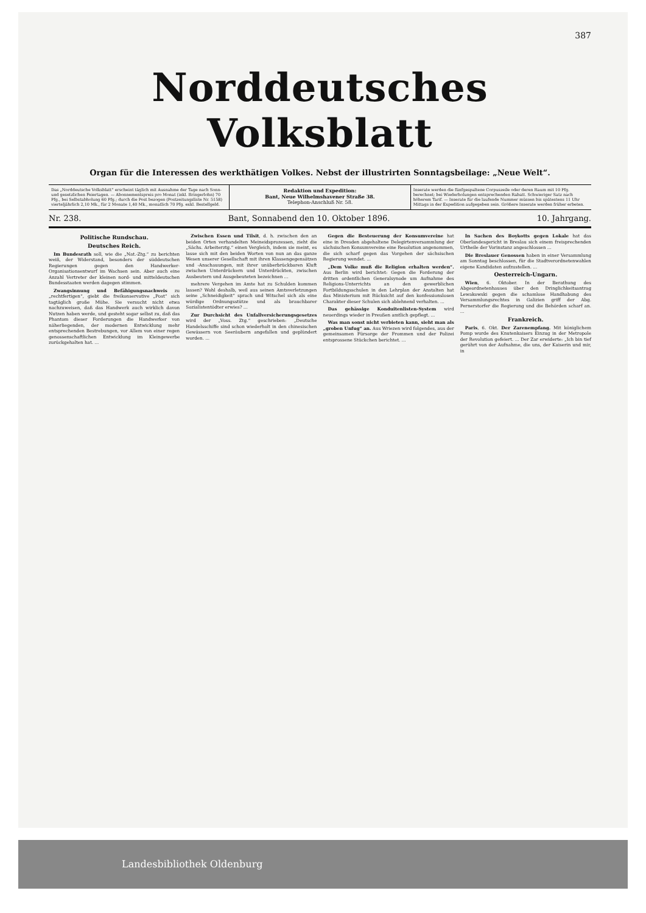387
Norddeutsches Volksblatt
Organ für die Interessen des werkthätigen Volkes. Nebst der illustrirten Sonntagsbeilage: „Neue Welt“.
Das „Norddeutsche Volksblatt“ erscheint täglich mit Ausnahme der Tage nach Sonn- und gesetzlichen Feiertagen. — Abonnementspreis pro Monat (inkl. Bringerlohn) 70 Pfg., bei Selbstabholung 60 Pfg.; durch die Post bezogen (Postzeitungsliste Nr. 5158) vierteljährlich 2,10 Mk., für 2 Monate 1,40 Mk., monatlich 70 Pfg. exkl. Bestellgeld.
Redaktion und Expedition:
Bant, Neue Wilhelmshavener Straße 38.
Telephon-Anschluß Nr. 58.
Inserate werden die fünfgespaltene Corpuszeile oder deren Raum mit 10 Pfg. berechnet; bei Wiederholungen entsprechenden Rabatt. Schwieriger Satz nach höherem Tarif. — Inserate für die laufende Nummer müssen bis spätestens 11 Uhr Mittags in der Expedition aufgegeben sein. Größere Inserate werden früher erbeten.
Nr. 238. Bant, Sonnabend den 10. Oktober 1896. 10. Jahrgang.
Politische Rundschau.
Deutsches Reich.
Im Bundesrath soll, wie die „Nat.-Ztg.“ zu berichten weiß, der Widerstand, besonders der süddeutschen Regierungen gegen den Handwerker-Organisationsentwurf im Wachsen sein. Aber auch eine Anzahl Vertreter der kleinen nord- und mitteldeutschen Bundesstaaten werden dagegen stimmen.
Zwangsinnung und Befähigungsnachweis zu „rechtfertigen“, giebt die freikonservative „Post“ sich tagtäglich große Mühe. Sie versucht nicht etwa nachzuweisen, daß das Handwerk auch wirklich davon Nutzen haben werde, und gesteht sogar selbst zu, daß das Phantom dieser Forderungen die Handwerker von näherliegenden, der modernen Entwicklung mehr entsprechenden Bestrebungen, vor Allem von einer regen genossenschaftlichen Entwicklung im Kleingewerbe zurückgehalten hat. ...
Zwischen Essen und Tilsit, d. h. zwischen den an beiden Orten verhandelten Meineidsprozessen, zieht die „Sächs. Arbeiterztg.“ einen Vergleich, indem sie meint, es lasse sich mit den beiden Worten von nun an das ganze Wesen unserer Gesellschaft mit ihren Klassengegensätzen und -Anschauungen, mit ihrer unüberbrückbaren Kluft zwischen Unterdrückern und Unterdrückten, zwischen Ausbeutern und Ausgebeuteten bezeichnen ...
mehrere Vergehen im Amte hat zu Schulden kommen lassen? Wohl deshalb, weil aus seinen Amtsverletzungen seine „Schneidigkeit“ sprach und Witschel sich als eine würdige Ordnungsstütze und als brauchbarer Sozialistentödter erwies? ...
Zur Durchsicht des Unfallversicherungsgesetzes wird der „Voss. Ztg.“ geschrieben: „Deutsche Handelsschiffe sind schon wiederholt in den chinesischen Gewässern von Seeräubern angefallen und geplündert worden. ...
Gegen die Besteuerung der Konsumvereine hat eine in Dresden abgehaltene Delegirtenversammlung der sächsischen Konsumvereine eine Resolution angenommen, die sich scharf gegen das Vorgehen der sächsischen Regierung wendet. ...
„Dem Volke muß die Religion erhalten werden“. Aus Berlin wird berichtet: Gegen die Forderung der dritten ordentlichen Generalsynode um Aufnahme des Religions-Unterrichts an den gewerblichen Fortbildungsschulen in den Lehrplan der Anstalten hat das Ministerium mit Rücksicht auf den konfessionslosen Charakter dieser Schulen sich ablehnend verhalten. ...
Das gehässige Konduitenlisten-System wird neuerdings wieder in Preußen amtlich gepflegt. ...
Was man sonst nicht verbieten kann, sieht man als „groben Unfug“ an. Aus Wriezen wird folgendes, aus der gemeinsamen Fürsorge der Frommen und der Polizei entsprossene Stückchen berichtet. ...
In Sachen des Boykotts gegen Lokale hat das Oberlandesgericht in Breslau sich einem freisprechenden Urtheile der Vorinstanz angeschlossen ...
Die Breslauer Genossen haben in einer Versammlung am Sonntag beschlossen, für die Stadtverordnetenwahlen eigene Kandidaten aufzustellen. ...
Oesterreich-Ungarn.
Wien, 6. Oktober. In der Berathung des Abgeordnetenhauses über den Dringlichkeitsantrag Lewakowski gegen die schamlose Handhabung des Versammlungsrechtes in Galizien griff der Abg. Pernerstorfer die Regierung und die Behörden scharf an. ...
Frankreich.
Paris, 6. Okt. Der Zarenempfang. Mit königlichem Pomp wurde des Knutenkaisers Einzug in der Metropole der Revolution gefeiert. ... Der Zar erwiderte: „Ich bin tief gerührt von der Aufnahme, die uns, der Kaiserin und mir, in
Landesbibliothek Oldenburg